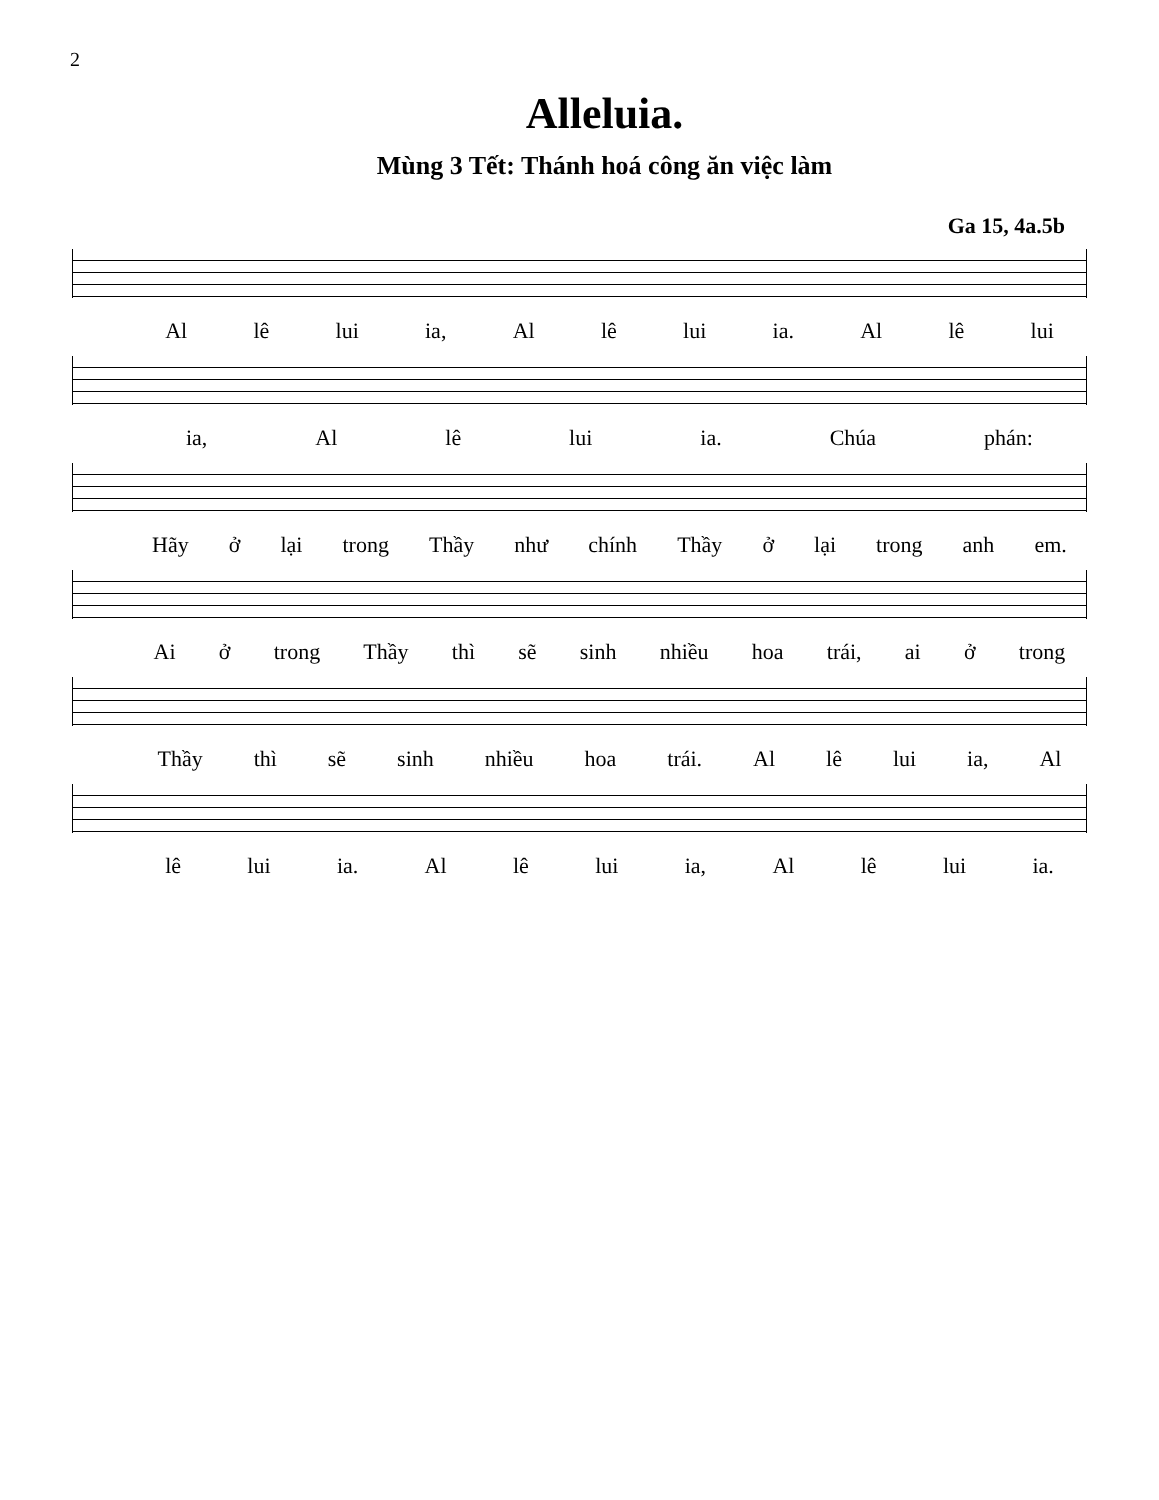2
Alleluia.
Mùng 3 Tết: Thánh hoá công ăn việc làm
Ga 15, 4a.5b
Al lê lui ia, Al lê lui ia. Al lê lui
ia, Al lê lui ia. Chúa phán:
Hãy ở lại trong Thầy như chính Thầy ở lại trong anh em.
Ai ở trong Thầy thì sẽ sinh nhiều hoa trái, ai ở trong
Thầy thì sẽ sinh nhiều hoa trái. Al lê lui ia, Al
lê lui ia. Al lê lui ia, Al lê lui ia.